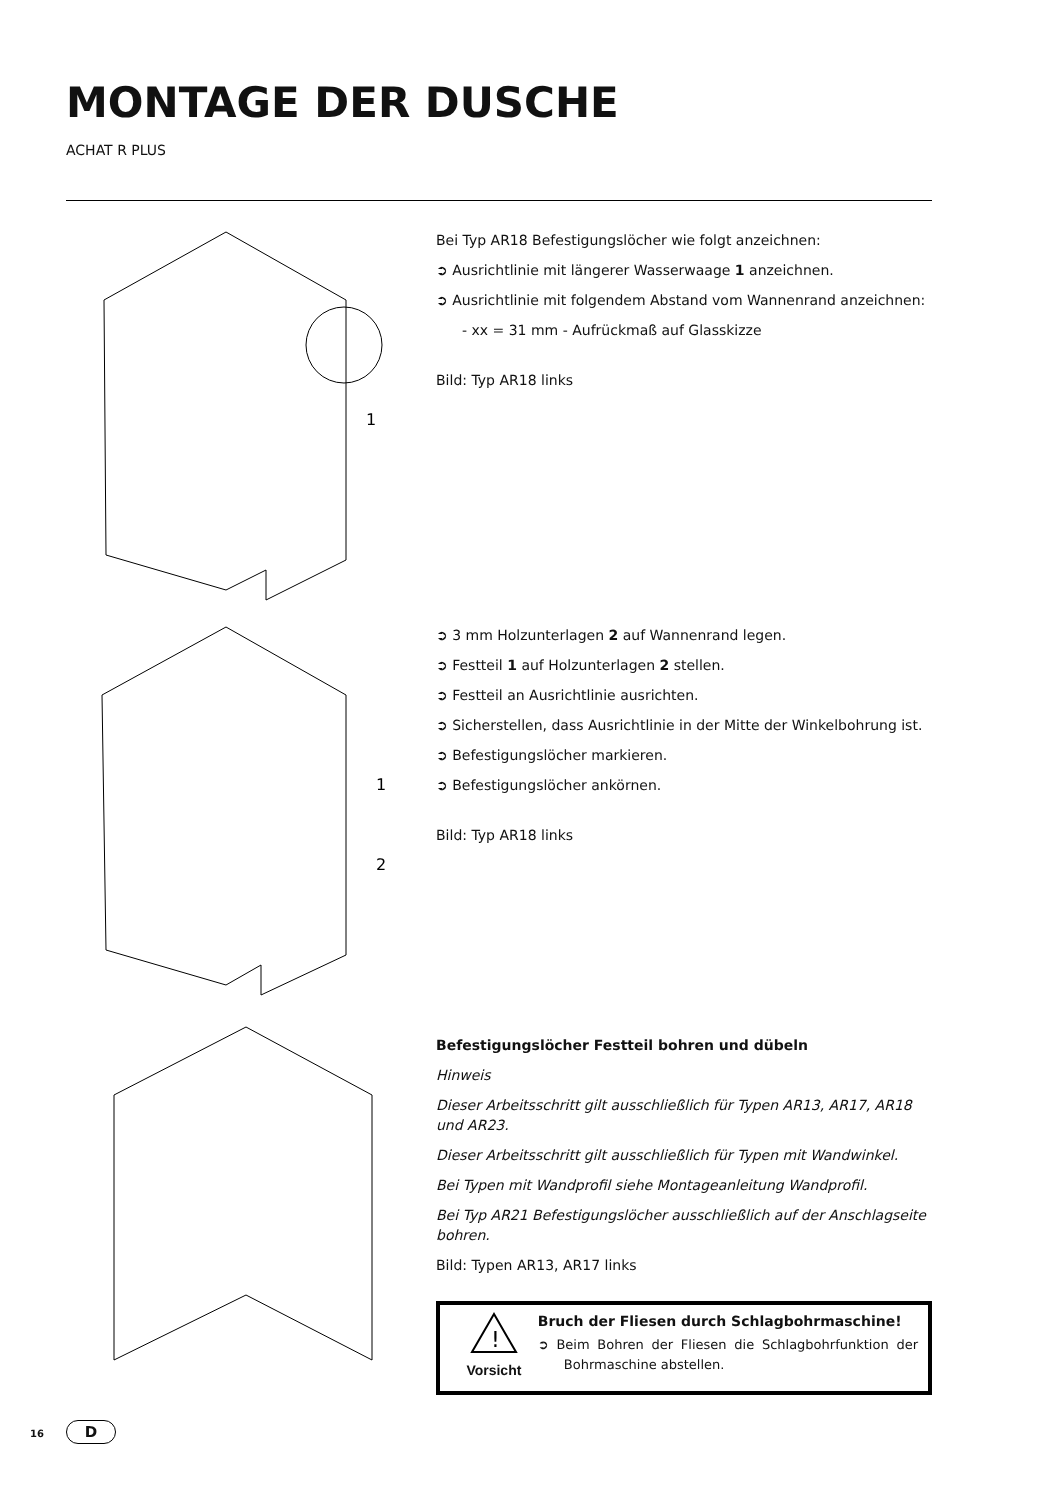MONTAGE DER DUSCHE
ACHAT R PLUS
1
Bei Typ AR18 Befestigungslöcher wie folgt anzeichnen:
➲ Ausrichtlinie mit längerer Wasserwaage 1 anzeichnen.
➲ Ausrichtlinie mit folgendem Abstand vom Wannenrand anzeichnen:
- xx = 31 mm - Aufrückmaß auf Glasskizze
Bild: Typ AR18 links
1
2
➲ 3 mm Holzunterlagen 2 auf Wannenrand legen.
➲ Festteil 1 auf Holzunterlagen 2 stellen.
➲ Festteil an Ausrichtlinie ausrichten.
➲ Sicherstellen, dass Ausrichtlinie in der Mitte der Winkelbohrung ist.
➲ Befestigungslöcher markieren.
➲ Befestigungslöcher ankörnen.
Bild: Typ AR18 links
Befestigungslöcher Festteil bohren und dübeln
Hinweis
Dieser Arbeitsschritt gilt ausschließlich für Typen AR13, AR17, AR18 und AR23.
Dieser Arbeitsschritt gilt ausschließlich für Typen mit Wandwinkel.
Bei Typen mit Wandprofil siehe Montageanleitung Wandprofil.
Bei Typ AR21 Befestigungslöcher ausschließlich auf der Anschlagseite bohren.
Bild: Typen AR13, AR17 links
!
Vorsicht
Bruch der Fliesen durch Schlagbohrmaschine!
➲ Beim Bohren der Fliesen die Schlagbohrfunktion der Bohrmaschine abstellen.
16 D